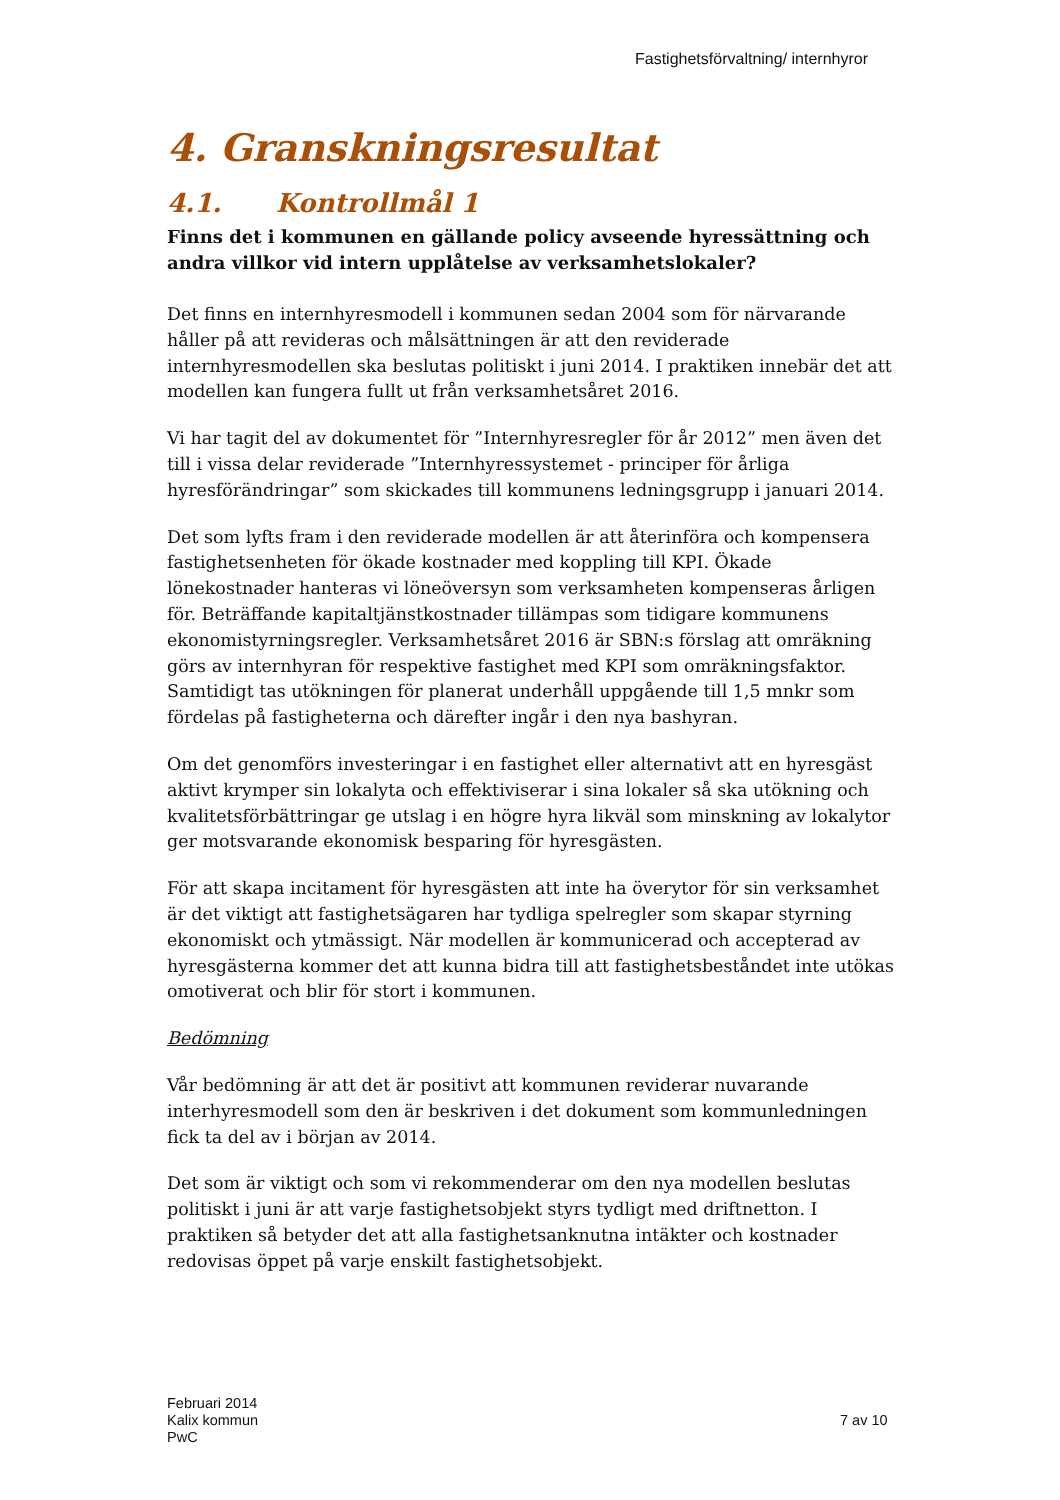Fastighetsförvaltning/ internhyror
4. Granskningsresultat
4.1. Kontrollmål 1
Finns det i kommunen en gällande policy avseende hyressättning och andra villkor vid intern upplåtelse av verksamhetslokaler?
Det finns en internhyresmodell i kommunen sedan 2004 som för närvarande håller på att revideras och målsättningen är att den reviderade internhyresmodellen ska beslutas politiskt i juni 2014. I praktiken innebär det att modellen kan fungera fullt ut från verksamhetsåret 2016.
Vi har tagit del av dokumentet för ”Internhyresregler för år 2012” men även det till i vissa delar reviderade ”Internhyressystemet - principer för årliga hyresförändringar” som skickades till kommunens ledningsgrupp i januari 2014.
Det som lyfts fram i den reviderade modellen är att återinföra och kompensera fastighetsenheten för ökade kostnader med koppling till KPI. Ökade lönekostnader hanteras vi löneöversyn som verksamheten kompenseras årligen för. Beträffande kapitaltjänstkostnader tillämpas som tidigare kommunens ekonomistyrningsregler. Verksamhetsåret 2016 är SBN:s förslag att omräkning görs av internhyran för respektive fastighet med KPI som omräkningsfaktor. Samtidigt tas utökningen för planerat underhåll uppgående till 1,5 mnkr som fördelas på fastigheterna och därefter ingår i den nya bashyran.
Om det genomförs investeringar i en fastighet eller alternativt att en hyresgäst aktivt krymper sin lokalyta och effektiviserar i sina lokaler så ska utökning och kvalitetsförbättringar ge utslag i en högre hyra likväl som minskning av lokalytor ger motsvarande ekonomisk besparing för hyresgästen.
För att skapa incitament för hyresgästen att inte ha överytor för sin verksamhet är det viktigt att fastighetsägaren har tydliga spelregler som skapar styrning ekonomiskt och ytmässigt. När modellen är kommunicerad och accepterad av hyresgästerna kommer det att kunna bidra till att fastighetsbeståndet inte utökas omotiverat och blir för stort i kommunen.
Bedömning
Vår bedömning är att det är positivt att kommunen reviderar nuvarande interhyresmodell som den är beskriven i det dokument som kommunledningen fick ta del av i början av 2014.
Det som är viktigt och som vi rekommenderar om den nya modellen beslutas politiskt i juni är att varje fastighetsobjekt styrs tydligt med driftnetton. I praktiken så betyder det att alla fastighetsanknutna intäkter och kostnader redovisas öppet på varje enskilt fastighetsobjekt.
Februari 2014
Kalix kommun
PwC
7 av 10